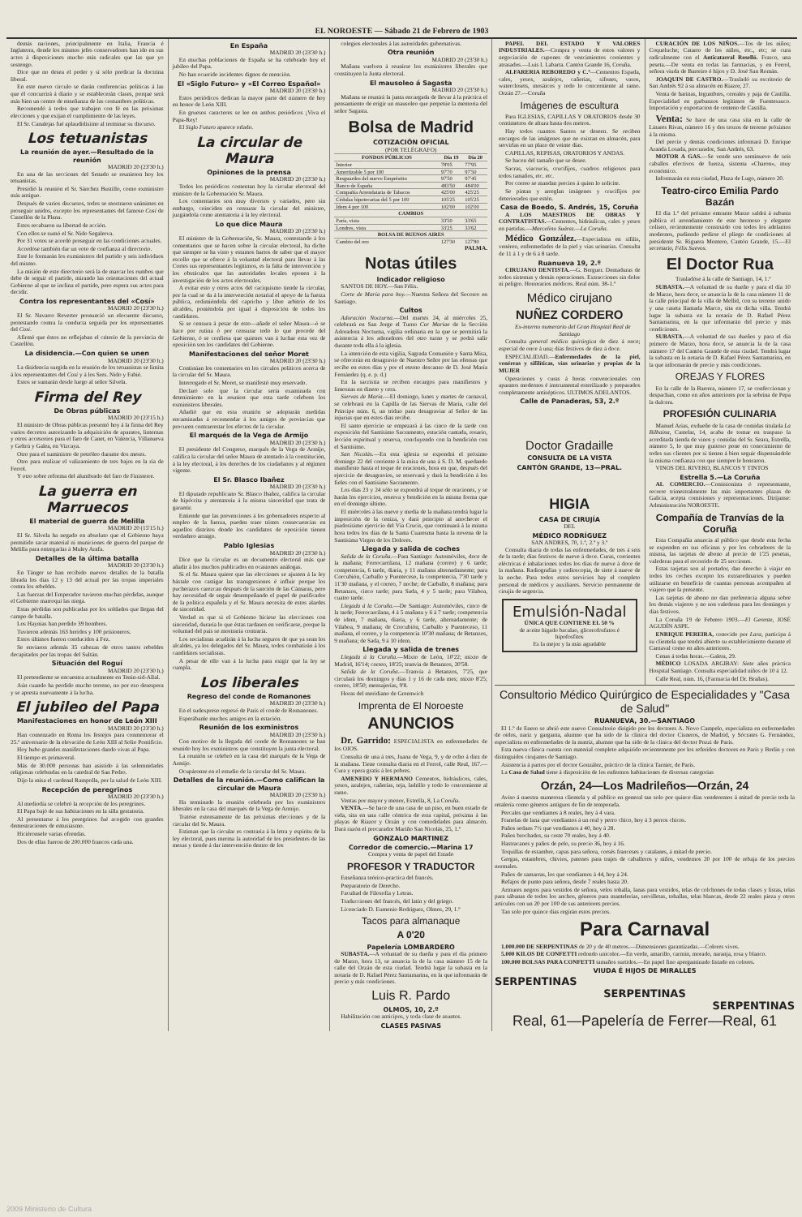EL NOROESTE — Sábado 21 de Febrero de 1903
demás naciones, principalmente en Italia, Francia é Inglaterra, donde los mismos jefes conservadores han ido en sus actos á disposiciones mucho más radicales que las que yo sostengo.
Dice que no desea el poder y sí sólo predicar la doctrina liberal.
En este nuevo círculo se darán conferencias políticas á las que él concurrirá á diario y se establecerán clases, porque será más bien un centro de enseñanza de las costumbres políticas.
Recomendó á todos que trabajen con fé en las próximas elecciones y que exijan el cumplimiento de las leyes.
El Sr. Canalejas fué aplaudidísimo al terminar su discurso.
Los tetuanistas
La reunión de ayer.—Resultado de la reunión
MADRID 20 (23'30 h.)
En una de las secciones del Senado se reunieron hoy los tetuanistas.
Presidió la reunión el Sr. Sánchez Bustillo, como exministro más antiguo.
Después de varios discursos, todos se mostraron unánimes en proseguir unidos, excepto los representantes del famoso Cosí de Castellón de la Plana.
Estos recabaron su libertad de acción.
Con ellos se sumó el Sr. Nido Segalerva.
Por 31 votos se acordó proseguir en las condiciones actuales.
Acordóse también dar un voto de confianza al directorio.
Este lo formarán los exministros del partido y seis individuos del mismo.
La misión de este directorio será la de marcar los rumbos que debe de seguir el partido, mirando las orientaciones del actual Gobierno al que se inclina el partido, pero espera sus actos para decidir.
Contra los representantes del «Cosí»
MADRID 20 (23'30 h.)
El Sr. Navarro Reverter pronunció un elocuente discurso, protestando contra la conducta seguida por los representantes del Cosí.
Afirmó que éstos no reflejaban el criterio de la provincia de Castellón.
La disidencia.—Con quien se unen
MADRID 20 (23'30 h.)
La disidencia surgida en la reunión de los tetuanistas se limita á los representantes del Cosí y á los Sres. Nido y Fabié.
Estos se sumarán desde luego al señor Silvela.
Firma del Rey
De Obras públicas
MADRID 20 (23'15 h.)
El ministro de Obras públicas presentó hoy á la firma del Rey varios decretos autorizando la adquisición de aparatos, linternas y otros accesorios para el faro de Canet, en Valencia, Villanueva y Geltrú y Galea, en Vizcaya.
Otro para el suministro de petróleo durante dos meses.
Otro para realizar el valizamiento de tres bajos en la ría de Ferrol.
Y otro sobre reforma del alumbrado del faro de Finisterre.
La guerra en Marruecos
El material de guerra de Melilla
MADRID 20 (15'15 h.)
El Sr. Silvela ha negado en absoluto que el Gobierno haya permitido sacar material ni municiones de guerra del parque de Melilla para entregarlas á Muley Arafa.
Detalles de la última batalla
MADRID 20 (23'30 h.)
En Tánger se han recibido nuevos detalles de la batalla librada los días 12 y 13 del actual por las tropas imperiales contra los rebeldes.
Las fuerzas del Emperador tuvieron muchas pérdidas, aunque el Gobierno marroquí las niega.
Estas pérdidas son publicadas por los soldados que llegan del campo de batalla.
Los Haynias han perdido 39 hombres.
Tuvieron además 163 heridos y 100 prisioneros.
Estos últimos fueron conducidos á Fez.
Se enviaron además 35 cabezas de otros tantos rebeldes decapitados por las tropas del Sultán.
Situación del Roguí
MADRID 20 (23'30 h.)
El pretendiente se encuentra actualmente en Tenin-sid-Allal.
Aún cuando ha perdido mucho terreno, no por eso desespera y se apresta nuevamente á la lucha.
El jubileo del Papa
Manifestaciones en honor de León XIII
MADRID 20 (23'30 h.)
Han comenzado en Roma los festejos para conmemorar el 25.º aniversario de la elevación de León XIII al Solio Pontificio.
Hoy hubo grandes manifestaciones dando vivas al Papa.
El tiempo es primaveral.
Más de 30.000 personas han asistido á las solemnidades religiosas celebradas en la catedral de San Pedro.
Dijo la misa el cardenal Rampolla, por la salud de León XIII.
Recepción de peregrinos
MADRID 20 (23'30 h.)
Al mediodía se celebró la recepción de los peregrinos.
El Papa bajó de sus habitaciones en la silla gestatoria.
Al presentarse á los peregrinos fué acogido con grandes demostraciones de entusiasmo.
Hiciéronsele varias ofrendas.
Dos de ellas fueron de 200.000 francos cada una.
En España
MADRID 20 (23'30 h.)
En muchas poblaciones de España se ha celebrado hoy el jubileo del Papa.
No han ocurrido incidentes dignos de mención.
El «Siglo Futuro» y «El Correo Español»
MADRID 20 (23'30 h.)
Estos periódicos dedican la mayor parte del número de hoy en honor de León XIII.
En gruesos caracteres se lee en ambos periódicos ¡Viva el Papa-Rey!
El Siglo Futuro aparece orlado.
La circular de Maura
Opiniones de la prensa
MADRID 20 (23'30 h.)
Todos los periódicos comentan hoy la circular electoral del ministro de la Gobernación Sr. Maura.
Los comentarios son muy diversos y variados, pero sin embargo, coinciden en censurar la circular del ministro, juzgándola como atentatoria á la ley electoral.
Lo que dice Maura
MADRID 20 (23'30 h.)
El ministro de la Gobernación, Sr. Maura, contestando á los comentarios que se hacen sobre la circular electoral, ha dicho que siempre se ha visto y estamos hartos de saber que el mayor escollo que se ofrece á la voluntad electoral para llevar á las Cortes sus representantes legítimos, es la falta de intervención y los obstáculos que las autoridades locales oponen á la investigación de los actos electorales.
A evitar esto y otros actos del caciquismo tiende la circular, por la cual se da á la intervención notarial el apoyo de la fuerza pública, redimiéndola del capricho y libre arbitrio de los alcaldes, poniéndola por igual á disposición de todos los candidatos.
Si se censura á pesar de esto—añade el señor Maura—ó se hace por rutina ó por censurar todo lo que procede del Gobierno, ó se confiesa que quienes van á luchar esta vez de oposición son los candidatos del Gobierno.
Manifestaciones del señor Moret
MADRID 20 (23'30 h.)
Continúan los comentarios en los círculos políticos acerca de la circular del Sr. Maura.
Interrogado el Sr. Moret, se manifestó muy reservado.
Declaró solo que la circular sería examinada con detenimiento en la reunion que esta tarde celebren los exministros liberales.
Añadió que en esta reunión se adoptarán medidas encaminadas á recomendar á los amigos de provincias que procuren contrarrestar los efectos de la circular.
El marqués de la Vega de Armijo
MADRID 20 (23'30 h.)
El presidente del Congreso, marqués de la Vega de Armijo, califica la circular del señor Maura de atentado á la constitución, á la ley electoral, á los derechos de los ciudadanos y al régimen vigente.
El Sr. Blasco Ibañez
MADRID 20 (23'30 h.)
El diputado republicano Sr. Blasco Ibañez, califica la circular de hipócrita y atentatoria á la misma sinceridad que trata de garantir.
Entiende que las prevenciones á los gobernadores respecto al empleo de la fuerza, pueden traer tristes consecuencias en aquellos distritos donde los candidatos de oposición tienen verdadero arraigo.
Pablo Iglesias
MADRID 20 (23'30 h.)
Dice que la circular es un documento electoral más que añadir á los muchos publicados en ocasiones análogas.
Si el Sr. Maura quiere que las elecciones se ajusten á la ley bástale con castigar las transgresiones é influir porque los pucherazos carezcan después de la sanción de las Cámaras, pero hay necesidad de seguir desempeñando el papel de purificador de la política española y el Sr. Maura necesita de estos alardes de sinceridad.
Verdad es que si el Gobierno hiciese las elecciones con sinceridad, duraría lo que éstas tardasen en verificarse, porque la voluntad del país se mostraría contraria.
Los socialistas acudirán á la lucha seguros de que ya sean los alcaldes, ya los delegados del Sr. Maura, todos combatirán á los candidatos socialistas.
A pesar de ello van á la lucha para exigir que la ley se cumpla.
Los liberales
Regreso del conde de Romanones
MADRID 20 (23'30 h.)
En el sudexpreso regresó de París el conde de Romanones.
Esperábanle muchos amigos en la estación.
Reunión de los exministros
MADRID 20 (23'30 h.)
Con motivo de la llegada del conde de Romanones se han reunido hoy los exministros que constituyen la junta electoral.
La reunión se celebró en la casa del marqués de la Vega de Armijo.
Ocupáronse en el estudio de la circular del Sr. Maura.
Detalles de la reunión.—Como califican la circular de Maura
MADRID 20 (23'30 h.)
Ha terminado la reunión celebrada por los exministros liberales en la casa del marqués de la Vega de Armijo.
Tratóse extensamente de las próximas elecciones y de la circular del Sr. Maura.
Estiman que la circular es contraria á la letra y espíritu de la ley electoral, pues merma la autoridad de los presidentes de las mesas y tiende á dar intervención dentro de los
colegios electorales á las autoridades gubernativas.
Otra reunión
MADRID 20 (23'30 h.)
Mañana vuelven á reunirse los exministros liberales que constituyen la Junta electoral.
El mausoleo á Sagasta
MADRID 20 (23'30 h.)
Mañana se reunirá la junta encargada de llevar á la práctica el pensamiento de erigir un mausoleo que perpetúe la memoria del señor Sagasta.
Bolsa de Madrid
COTIZACIÓN OFICIAL
(POR TELÉGRAFO)
| FONDOS PÚBLICOS | Día 19 | Día 20 |
| --- | --- | --- |
| Interior | 78'05 | 77'95 |
| Amortizable 5 por 100 | 97'70 | 97'50 |
| Resguardos del nuevo Empréstito | 97'50 | 97'45 |
| Banco de España | 483'50 | 484'00 |
| Compañía Arrendataria de Tabacos | 425'00 | 425'25 |
| Cédulas hipotecarias del 5 por 100 | 105'25 | 105'25 |
| Idem 4 por 100 | 102'00 | 102'00 |
| CAMBIOS | | |
| París, vista | 33'50 | 33'65 |
| Londres, vista | 33'25 | 33'62 |
| BOLSA DE BUENOS AIRES | | |
| Cambio del oro | 127'30 | 127'80 |
PALMA.
Notas útiles
Indicador religioso
SANTOS DE HOY.—San Félix.
Corte de María para hoy.—Nuestra Señora del Socorro en Santiago.
Cultos
Adoración Nocturna.—Del martes 24, al miércoles 25, celebrará en San Jorge el Turno Cor Mariae de la Sección Adoradora Nocturna, vigilia ordinaria en la que se permitirá la asistencia á los adoradores del otro turno y se podrá salir durante toda ella á la iglesia.
La intención de esta vigilia, Sagrada Comunión y Santa Misa, se ofrecerán en desagravio de Nuestro Señor por las ofensas que recibe en estos días y por el eterno descanso de D. José María Fernández (q. e. p. d.)
En la sacristía se reciben encargos para manifiestos y limosnas en dinero y cera.
Siervas de María.—El domingo, lunes y martes de carnaval, se celebrará en la Capilla de las Siervas de María, calle del Príncipe núm. 6, un triduo para desagraviar al Señor de las injurias que en estos días recibe.
El santo ejercicio se empezará á las cinco de la tarde con exposición del Santísimo Sacramento, estación cantada, rosario, lección espiritual y reserva, concluyendo con la bendición con el Santísimo.
San Nicolás.—En esta iglesia se expondrá el próximo domingo 22 del corriente á la misa de una á S. D. M. quedando manifiesto hasta el toque de oraciones, hora en que, después del ejercicio de desagravios, se reservará y dará la bendición á los fieles con el Santísimo Sacramento.
Los días 23 y 24 sólo se expondrá al toque de oraciones, y se harán los ejercicios, reserva y bendición en la misma forma que en el domingo último.
El miércoles á las nueve y media de la mañana tendrá lugar la imposición de la ceniza, y dará principio al anochecer el piadosísimo ejercicio del Vía Crucis, que continuará á la misma hora todos los días de la Santa Cuaresma hasta la novena de la Santísima Virgen de los Dolores.
Llegada y salida de coches
Salida de la Coruña.—Para Santiago: Automóviles, doce de la mañana; Ferrocarrilana, 12 mañana (correo) y 6 tarde; competencia, 6 tarde, diaria, y 11 mañana alternadamente; para Corcubión, Carballo y Puenteceso, la competencia, 7'30 tarde y 11'30 mañana, y el correo, 7 noche; de Carballo, 8 mañana; para Betanzos, cinco tarde; para Sada, 4 y 5 tarde; para Vilaboa, cuatro tarde.
Llegada á la Coruña.—De Santiago: Automóviles, cinco de la tarde; Ferrocarrilana, 4 á 5 mañana y 6 á 7 tarde; competencia de idem, 7 mañana, diaria, y 6 tarde, alternadamente; de Vilaboa, 9 mañana; de Corcubión, Carballo y Puenteceso, 11 mañana, el correo, y la competencia 10'30 mañana; de Betanzos, 9 mañana; de Sada, 9 á 10 idem.
Llegada y salida de trenes
Llegada á la Coruña.—Mixto de León, 10'22; mixto de Madrid, 16'14; correo, 18'25; tranvía de Betanzos, 20'58.
Salida de la Coruña.—Tranvía á Betanzos, 7'25, que circulará los domingos y días 1 y 16 de cada mes; mixto 8'25; correo, 18'50; mensajerías, 9'8.
Horas del meridiano de Greenwich
Imprenta de El Noroeste
ANUNCIOS
Dr. Garrido: ESPECIALISTA en enfermedades de los OJOS.
Consulta de una á tres, Juana de Vega, 9, y de ocho á diez de la mañana. Tiene consulta diaria en el Ferrol, calle Real, 167.—Cura y opera gratis á los pobres.
AMENEDO Y HERMANO Cementos, hidráulicos, cales, yesos, azulejos, cañerías, teja, ladrillo y todo lo concerniente al ramo.
Ventas por mayor y menor, Estrella, 8, La Coruña.
VENTA.—Se hace de una casa de un piso, en buen estado de vida, sita en una calle céntrica de esta capital, próxima á las playas de Riazor y Orzán y con comodidades para almacén. Dará razón el procurador Mariño San Nicolás, 25, 1.º
GONZALO MARTINEZ
Corredor de comercio.—Marina 17
Compra y venta de papel del Estado
PROFESOR Y TRADUCTOR
Enseñanza teórico-practica del francés.
Preparatorio de Derecho.
Facultad de Filosofía y Letras.
Traducciones del francés, del latín y del griego.
Licenciado D. Eumenio Rodríguez, Olmos, 29, 1.º
Tacos para almanaque
A 0'20
Papelería LOMBARDERO
SUBASTA.—A voluntad de su dueña y para el día primero de Marzo, hora 13, se anuncia la de la casa número 15 de la calle del Orzán de esta ciudad. Tendrá lugar la subasta en la notaría de D. Rafael Pérez Santamarina, en la que informarán de precio y más condiciones.
Luis R. Pardo
OLMOS, 10, 2.º
Habilitación con anticipos, y toda clase de asuntos.
CLASES PASIVAS
PAPEL DEL ESTADO Y VALORES INDUSTRIALES.—Compra y venta de estos valores y negociación de cupones de vencimientos corrientes y atrasados.—Luis I. Labarta. Cantón Grande 16, Coruña.
ALFARERIA REBOREDO y C.ª—Cementos Espada, cales, yesos, azulejos, cañerías, sifones, vasos, waterclosets, mosáicos y todo lo concerniente al ramo. Orzán 27.—Coruña
Imágenes de escultura
Para IGLESIAS, CAPILLAS Y ORATORIOS desde 30 centímetros de altura hasta dos metros.
Hay todos cuantos Santos se deseen. Se reciben encargos de las imágenes que no existan en almacén, para servirlas en un plazo de veinte días.
CAPILLAS, REPISAS, ORATORIOS Y ANDAS.
Se hacen del tamaño que se desee.
Sacras, viacrucis, crucifijos, cuadros religiosos para todos tamaños, etc. etc.
Por correo se mandan precios á quien lo solicite.
Se pintan y arreglan imágenes y crucifijos por deteriorados que estén.
Casa de Boedo, S. Andrés, 15, Coruña
A LOS MAESTROS DE OBRAS Y CONTRATISTAS.—Cementos, hidráulicas, cales y yesos en partidas.—Marcelino Suárez.—La Coruña.
Médico González.—Especialista en sífilis, venéreo, enfermedades de la piel y vías urinarias. Consulta de 11 á 1 y de 6 á 8 tarde.
Ruanueva 19, 2.º
CIRUJANO DENTISTA.—G. Berguer. Dentaduras de todos sistemas y demás operaciones. Extracciones sin dolor ni peligro. Honorarios módicos. Real núm. 38-1.º
Médico cirujano
NUÑEZ CORDERO
Ex-interno numerario del Gran Hospital Real de Santiago
Consulta general médico quirúrgica de diez á once; especial de once á una; días festivos de diez á doce.
ESPECIALIDAD.—Enfermedades de la piel, venéreas y sifilíticas, vías urinarias y propias de la MUJER
Operaciones y curas á horas convencionales con aparatos modernos é instrumental esterilizado y preparados completamente antisépticos. ULTIMOS ADELANTOS.
Calle de Panaderas, 53, 2.º
Doctor Gradaille
CONSULTA DE LA VISTA
CANTÓN GRANDE, 13—PRAL.
HIGIA
CASA DE CIRUJÍA
DEL
MÉDICO RODRÍGUEZ
SAN ANDRES, 70, 1.º, 2.º y 3.º
Consulta diaria de todas las enfermedades, de tres á seis de la tarde; días festivos de nueve á doce. Curas, corrientes eléctricas é inhalaciones todos los días de nueve á doce de la mañana. Radiografías y radioscopia, de siete á nueve de la noche. Para todos estos servicios hay el completo personal de médicos y auxiliares. Servicio permanente de cirujía de urgencia.
Emulsión-Nadal
ÚNICA QUE CONTIENE EL 50 %
de aceite hígado bacalao, glicerofosfatos é hipofosfitos
Es la mejor y la más agradable
CURACIÓN DE LOS NIÑOS.—Tos de los niños; Coqueluche; Catarro de los niños, etc., etc; se cura radicalmente con el Anticatarral Roselló. Frasco, una peseta.—De venta en todas las farmacias, y en Ferrol, señora viuda de Barreiro é hijos y D. José San Román.
JOAQUIN DE CASTRO.—Trasladó su escritorio de San Andrés 92 á su almacén en Riazor, 27.
Venta de harinas, legumbres, cereales y paja de Castilla. Especialidad en garbanzos legítimos de Fuentesauco. Importación y exportacion de centeno de Castilla.
Venta: Se hace de una casa sita en la calle de Linares Rivas, número 16 y dos trozos de terreno próximos á la misma.
Del precio y demás condiciones informará D. Enrique Aranda Losada, procurador, San Andrés, 63.
MOTOR A GAS.—Se vende uno seminuevo de seis caballos efectivos de fuerza, sistema «Charon», muy económico.
Informarán en esta ciudad, Plaza de Lugo, número 20.
Teatro-circo Emilia Pardo Bazán
El día 1.º del próximo entrante Marzo saldrá á subasta pública el arrendamiento de este hermoso y elegante coliseo, recientemente construido con todos los adelantos modernos, pudiendo pedirse el pliego de condiciones al presidente Sr. Riguera Montero, Cantón Grande, 15.—El secretario, Félix Suevos.
El Doctor Rua
Trasladóse á la calle de Santiago, 14, 1.º
SUBASTA.—A voluntad de su dueño y para el día 10 de Marzo, hora doce, se anuncia la de la casa número 11 de la calle principal de la villa de Mellid, con su terreno unido y una caseta llamada Marco, sita en dicha villa. Tendrá lugar la subasta en la notaría de D. Rafael Pérez Santamarina, en la que informarán del precio y más condiciones.
SUBASTA.—A voluntad de sus dueños y para el día primero de Marzo, hora doce, se anuncia la de la casa número 17 del Cantón Grande de esta ciudad. Tendrá lugar la subasta en la notaría de D. Rafael Pérez Santamarina, en la que informarán de precio y más condiciones.
OREJAS Y FLORES
En la calle de la Barrera, número 17, se confeccionan y despachan, como en años anteriores por la sobrina de Pepa la dulcera.
PROFESIÓN CULINARIA
Manuel Arias, exdueño de la casa de comidas titulada La Bilbaína, Castelar, 14, acaba de tomar en traspaso la acreditada tienda de vinos y comidas del Sr. Seara, Estrella, número 5, lo que muy gustoso pone en conocimiento de todos sus clientes por si tienen á bien seguir dispensándole la misma confianza con que siempre le honraron.
VINOS DEL RIVERO, BLANCOS Y TINTOS
Estrella 5.—La Coruña
AL COMERCIO.—Comisionista ó representante, recorre trimestralmente las más importantes plazas de Galicia, acepta comisiones y representaciones. Diríjanse: Administración NOROESTE.
Compañía de Tranvías de la Coruña
Esta Compañía anuncia al público que desde esta fecha se expenden en sus oficinas y por los cobradores de la misma, las tarjetas de abono al precio de 1'25 pesetas, valederas para el recorrido de 25 secciones.
Estas tarjetas son al portador, dan derecho á viajar en todos los coches excepto los extraordinarios y pueden utilizarse en beneficio de cuantas personas acompañen al viajero que la presente.
Las tarjetas de abono no dan preferencia alguna sobre los demás viajeros y no son valederas para los domingos y días festivos.
La Coruña 19 de Febrero 1903.—El Gerente, JOSÉ AGUDÍN ASPE.
ENRIQUE PEREIRA, conocido por Lara, participa á su clientela que tendrá abierto su establecimiento durante el Carnaval como en años anteriores.
Cenas á todas horas.—Galera, 29.
MÉDICO LOSADA ARGIBAY: Siete años práctica Hospital Santiago. Consulta especialidad niños de 10 á 12.
Calle Real, núm. 16, (Farmacia del Dr. Brañas).
Consultorio Médico Quirúrgico de Especialidades y "Casa de Salud"
RUANUEVA, 30.—SANTIAGO
El 1.º de Enero se abrió este nuevo Consultorio dirigido por los doctores A. Novo Campelo, especialista en enfermedades de oídos, nariz y garganta, alumno que ha sido de la clínica del doctor Cisneros, de Madrid, y Sócrates G. Fernández, especialista en enfermedades de la matriz, alumno que ha sido de la clínica del doctor Pozzi de París.
Esta nueva clínica cuenta con material completo adquirido recientemente por los referidos doctores en París y Berlín y con distinguidos cirujanos de Santiago.
Asistencia á partos por el doctor González, práctico de la clínica Tarnier, de París.
La Casa de Salud tiene á disposición de los enfermos habitaciones de diversas categorías
Orzán, 24—Los Madrileños—Orzán, 24
Aviso á nuestra numerosa clientela y al público en general tan solo por quince días venderemos á mitad de precio toda la retalería como géneros antiguos de fin de temporada.
Percales que vendíamos á 8 reales, hoy á 4 vara.
Franelas de lana que vendíamos á un real y perro chico, hoy á 3 perros chicos.
Paños sedans 7½ que vendíamos á 40, hoy á 28.
Paños brochados, su coste 70 reales, hoy á 40.
Hastracanes y paños de pelo, su precio 36, hoy á 16.
Toquillas de estambre, capas para señora, corsés franceses y catalanes, á mitad de precio.
Gergas, estambres, chivios, patenes para trajes de caballeros y niños, vendemos 20 por 100 de rebaja de los precios normales.
Paños de samarras, los que vendíamos á 44, hoy á 24.
Refajos de punto para señora, desde 7 reales hasta 20.
Armures negros para vestidos de señora, velos tohalla, lanas para vestidos, telas de colchones de todas clases y listas, telas para sábanas de todos los anchos, géneros para mantelerías, servilletas, tohallas, telas blancas, desde 22 reales pieza y otros artículos con un 20 por 100 de sus anteriores precios.
Tan solo por quince días regirán estos precios.
Para Carnaval
1.000.000 DE SERPENTINAS de 20 y de 40 metros.—Dimensiones garantizadas.—Colores vivos.
5.000 KILOS DE CONFETTI redondo unicolor.—En verde, amarillo, carmín, morado, naranja, rosa y blanco.
100.000 BOLSAS PARA CONFETTI tamaños surtidos.—En papel fino apergaminado listado en colores.
VIUDA É HIJOS DE MIRALLES
SERPENTINAS
SERPENTINAS
SERPENTINAS
Real, 61—Papelería de Ferrer—Real, 61
2009 Ministerio de Cultura